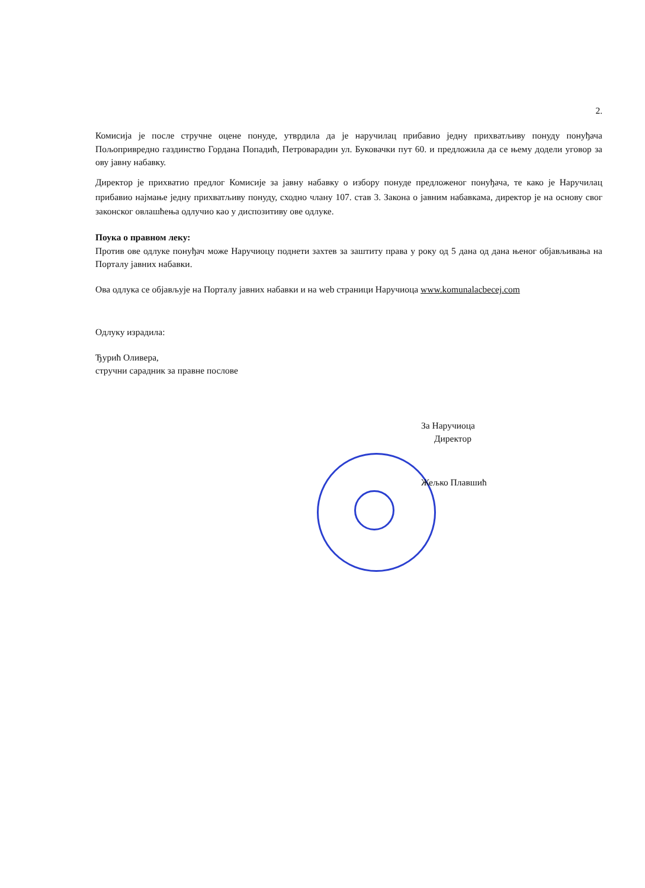2.
Комисија је после стручне оцене понуде, утврдила да је наручилац прибавио једну прихватљиву понуду понуђача Пољопривредно газдинство Гордана Попадић, Петроварадин ул. Буковачки пут 60. и предложила да се њему додели уговор за ову јавну набавку.
Директор је прихватио предлог Комисије за јавну набавку о избору понуде предложеног понуђача, те како је Наручилац прибавио најмање једну прихватљиву понуду, сходно члану 107. став 3. Закона о јавним набавкама, директор је на основу свог законског овлашћења одлучио као у диспозитиву ове одлуке.
Поука о правном леку:
Против ове одлуке понуђач може Наручиоцу поднети захтев за заштиту права у року од 5 дана од дана њеног објављивања на Порталу јавних набавки.
Ова одлука се објављује на Порталу јавних набавки и на web страници Наручиоца www.komunalacbecej.com
Одлуку израдила:
Ђурић Оливера,
стручни сарадник за правне послове
За Наручиоца
Директор
Жељко Плавшић